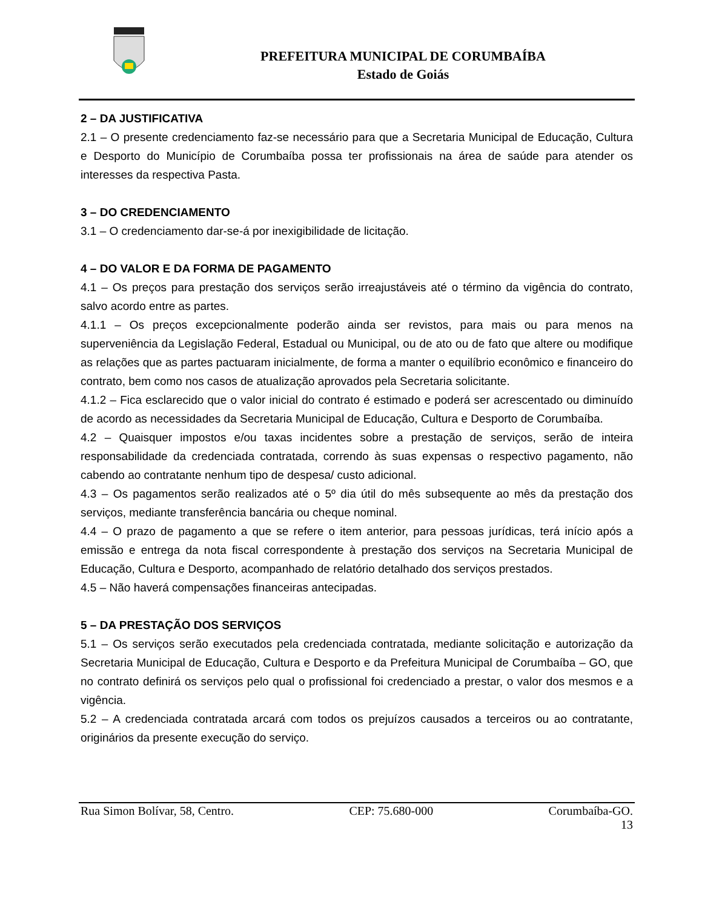PREFEITURA MUNICIPAL DE CORUMBAÍBA
Estado de Goiás
2 – DA JUSTIFICATIVA
2.1 – O presente credenciamento faz-se necessário para que a Secretaria Municipal de Educação, Cultura e Desporto do Município de Corumbaíba possa ter profissionais na área de saúde para atender os interesses da respectiva Pasta.
3 – DO CREDENCIAMENTO
3.1 – O credenciamento dar-se-á por inexigibilidade de licitação.
4 – DO VALOR E DA FORMA DE PAGAMENTO
4.1 – Os preços para prestação dos serviços serão irreajustáveis até o término da vigência do contrato, salvo acordo entre as partes.
4.1.1 – Os preços excepcionalmente poderão ainda ser revistos, para mais ou para menos na superveniência da Legislação Federal, Estadual ou Municipal, ou de ato ou de fato que altere ou modifique as relações que as partes pactuaram inicialmente, de forma a manter o equilíbrio econômico e financeiro do contrato, bem como nos casos de atualização aprovados pela Secretaria solicitante.
4.1.2 – Fica esclarecido que o valor inicial do contrato é estimado e poderá ser acrescentado ou diminuído de acordo as necessidades da Secretaria Municipal de Educação, Cultura e Desporto de Corumbaíba.
4.2 – Quaisquer impostos e/ou taxas incidentes sobre a prestação de serviços, serão de inteira responsabilidade da credenciada contratada, correndo às suas expensas o respectivo pagamento, não cabendo ao contratante nenhum tipo de despesa/ custo adicional.
4.3 – Os pagamentos serão realizados até o 5º dia útil do mês subsequente ao mês da prestação dos serviços, mediante transferência bancária ou cheque nominal.
4.4 – O prazo de pagamento a que se refere o item anterior, para pessoas jurídicas, terá início após a emissão e entrega da nota fiscal correspondente à prestação dos serviços na Secretaria Municipal de Educação, Cultura e Desporto, acompanhado de relatório detalhado dos serviços prestados.
4.5 – Não haverá compensações financeiras antecipadas.
5 – DA PRESTAÇÃO DOS SERVIÇOS
5.1 – Os serviços serão executados pela credenciada contratada, mediante solicitação e autorização da Secretaria Municipal de Educação, Cultura e Desporto e da Prefeitura Municipal de Corumbaíba – GO, que no contrato definirá os serviços pelo qual o profissional foi credenciado a prestar, o valor dos mesmos e a vigência.
5.2 – A credenciada contratada arcará com todos os prejuízos causados a terceiros ou ao contratante, originários da presente execução do serviço.
Rua Simon Bolívar, 58, Centro. CEP: 75.680-000 Corumbaíba-GO.
13